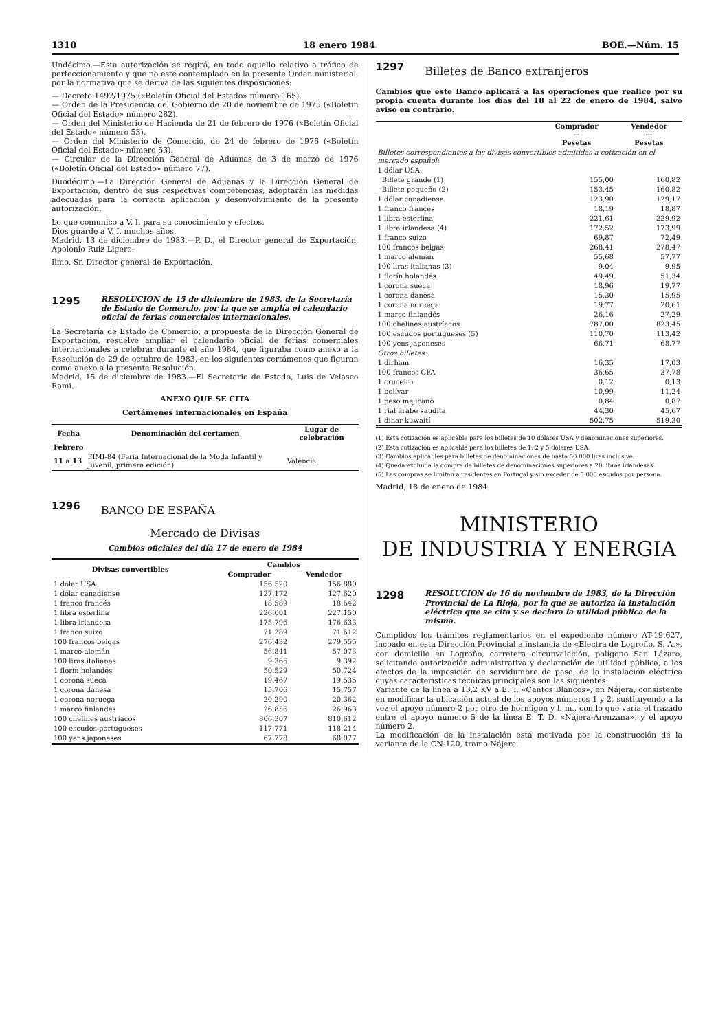1310 18 enero 1984 BOE.—Núm. 15
Undécimo.—Esta autorización se regirá, en todo aquello relativo a tráfico de perfeccionamiento y que no esté contemplado en la presente Orden ministerial, por la normativa que se deriva de las siguientes disposiciones:
— Decreto 1492/1975 («Boletín Oficial del Estado» número 165).
— Orden de la Presidencia del Gobierno de 20 de noviembre de 1975 («Boletín Oficial del Estado» número 282).
— Orden del Ministerio de Hacienda de 21 de febrero de 1976 («Boletín Oficial del Estado» número 53).
— Orden del Ministerio de Comercio, de 24 de febrero de 1976 («Boletín Oficial del Estado» número 53).
— Circular de la Dirección General de Aduanas de 3 de marzo de 1976 («Boletín Oficial del Estado» número 77).
Duodécimo.—La Dirección General de Aduanas y la Dirección General de Exportación, dentro de sus respectivas competencias, adoptarán las medidas adecuadas para la correcta aplicación y desenvolvimiento de la presente autorización.
Lo que comunico a V. I. para su conocimiento y efectos.
Dios guarde a V. I. muchos años.
Madrid, 13 de diciembre de 1983.—P. D., el Director general de Exportación, Apolonio Ruiz Ligero.
Ilmo. Sr. Director general de Exportación.
1295 RESOLUCION de 15 de diciembre de 1983, de la Secretaría de Estado de Comercio, por la que se amplía el calendario oficial de ferias comerciales internacionales.
La Secretaría de Estado de Comercio, a propuesta de la Dirección General de Exportación, resuelve ampliar el calendario oficial de ferias comerciales internacionales a celebrar durante el año 1984, que figuraba como anexo a la Resolución de 29 de octubre de 1983, en los siguientes certámenes que figuran como anexo a la presente Resolución.
Madrid, 15 de diciembre de 1983.—El Secretario de Estado, Luis de Velasco Rami.
ANEXO QUE SE CITA
Certámenes internacionales en España
| Fecha | Denominación del certamen | Lugar de celebración |
| --- | --- | --- |
| Febrero | | |
| 11 a 13 | FIMI-84 (Feria Internacional de la Moda Infantil y Juvenil, primera edición). | Valencia. |
1296
BANCO DE ESPAÑA
Mercado de Divisas
Cambios oficiales del día 17 de enero de 1984
| Divisas convertibles | Cambios | |
| --- | --- | --- |
| | Comprador | Vendedor |
| 1 dólar USA | 156,520 | 156,880 |
| 1 dólar canadiense | 127,172 | 127,620 |
| 1 franco francés | 18,589 | 18,642 |
| 1 libra esterlina | 226,001 | 227,150 |
| 1 libra irlandesa | 175,796 | 176,633 |
| 1 franco suizo | 71,289 | 71,612 |
| 100 francos belgas | 276,432 | 279,555 |
| 1 marco alemán | 56,841 | 57,073 |
| 100 liras italianas | 9,366 | 9,392 |
| 1 florín holandés | 50,529 | 50,724 |
| 1 corona sueca | 19,467 | 19,535 |
| 1 corona danesa | 15,706 | 15,757 |
| 1 corona noruega | 20,290 | 20,362 |
| 1 marco finlandés | 26,856 | 26,963 |
| 100 chelines austríacos | 806,307 | 810,612 |
| 100 escudos portugueses | 117,771 | 118,214 |
| 100 yens japoneses | 67,778 | 68,077 |
1297
Billetes de Banco extranjeros
Cambios que este Banco aplicará a las operaciones que realice por su propia cuenta durante los días del 18 al 22 de enero de 1984, salvo aviso en contrario.
| | Comprador — Pesetas | Vendedor — Pesetas |
| --- | --- | --- |
| Billetes correspondientes a las divisas convertibles admitidas a cotización en el mercado español: | | |
| 1 dólar USA: | | |
| Billete grande (1) | 155,00 | 160,82 |
| Billete pequeño (2) | 153,45 | 160,82 |
| 1 dólar canadiense | 123,90 | 129,17 |
| 1 franco francés | 18,19 | 18,87 |
| 1 libra esterlina | 221,61 | 229,92 |
| 1 libra irlandesa (4) | 172,52 | 173,99 |
| 1 franco suizo | 69,87 | 72,49 |
| 100 francos belgas | 268,41 | 278,47 |
| 1 marco alemán | 55,68 | 57,77 |
| 100 liras italianas (3) | 9,04 | 9,95 |
| 1 florín holandés | 49,49 | 51,34 |
| 1 corona sueca | 18,96 | 19,77 |
| 1 corona danesa | 15,30 | 15,95 |
| 1 corona noruega | 19,77 | 20,61 |
| 1 marco finlandés | 26,16 | 27,29 |
| 100 chelines austríacos | 787,00 | 823,45 |
| 100 escudos portugueses (5) | 110,70 | 113,42 |
| 100 yens japoneses | 66,71 | 68,77 |
| Otros billetes: | | |
| 1 dirham | 16,35 | 17,03 |
| 100 francos CFA | 36,65 | 37,78 |
| 1 cruceiro | 0,12 | 0,13 |
| 1 bolívar | 10,99 | 11,24 |
| 1 peso mejicano | 0,84 | 0,87 |
| 1 rial árabe saudita | 44,30 | 45,67 |
| 1 dinar kuwaití | 502,75 | 519,30 |
(1) Esta cotización es aplicable para los billetes de 10 dólares USA y denominaciones superiores.
(2) Esta cotización es aplicable para los billetes de 1, 2 y 5 dólares USA.
(3) Cambios aplicables para billetes de denominaciones de hasta 50.000 liras inclusive.
(4) Queda excluida la compra de billetes de denominaciones superiores a 20 libras irlandesas.
(5) Las compras se limitan a residentes en Portugal y sin exceder de 5.000 escudos por persona.
Madrid, 18 de enero de 1984.
MINISTERIO
DE INDUSTRIA Y ENERGIA
1298 RESOLUCION de 16 de noviembre de 1983, de la Dirección Provincial de La Rioja, por la que se autoriza la instalación eléctrica que se cita y se declara la utilidad pública de la misma.
Cumplidos los trámites reglamentarios en el expediente número AT-19.627, incoado en esta Dirección Provincial a instancia de «Electra de Logroño, S. A.», con domicilio en Logroño, carretera circunvalación, polígono San Lázaro, solicitando autorización administrativa y declaración de utilidad pública, a los efectos de la imposición de servidumbre de paso, de la instalación eléctrica cuyas características técnicas principales son las siguientes:
Variante de la línea a 13,2 KV a E. T. «Cantos Blancos», en Nájera, consistente en modificar la ubicación actual de los apoyos números 1 y 2, sustituyendo a la vez el apoyo número 2 por otro de hormigón y l. m., con lo que varía el trazado entre el apoyo número 5 de la línea E. T. D. «Nájera-Arenzana», y el apoyo número 2.
La modificación de la instalación está motivada por la construcción de la variante de la CN-120, tramo Nájera.